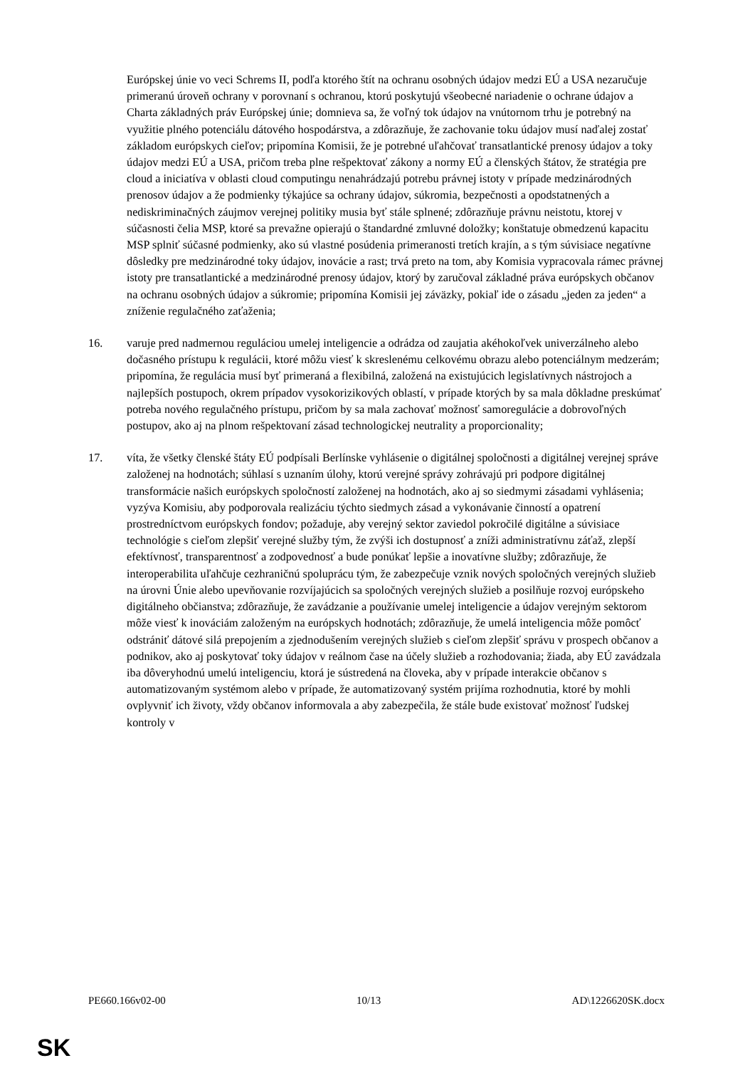Európskej únie vo veci Schrems II, podľa ktorého štít na ochranu osobných údajov medzi EÚ a USA nezaručuje primeranú úroveň ochrany v porovnaní s ochranou, ktorú poskytujú všeobecné nariadenie o ochrane údajov a Charta základných práv Európskej únie; domnieva sa, že voľný tok údajov na vnútornom trhu je potrebný na využitie plného potenciálu dátového hospodárstva, a zdôrazňuje, že zachovanie toku údajov musí naďalej zostať základom európskych cieľov; pripomína Komisii, že je potrebné uľahčovať transatlantické prenosy údajov a toky údajov medzi EÚ a USA, pričom treba plne rešpektovať zákony a normy EÚ a členských štátov, že stratégia pre cloud a iniciatíva v oblasti cloud computingu nenahrádzajú potrebu právnej istoty v prípade medzinárodných prenosov údajov a že podmienky týkajúce sa ochrany údajov, súkromia, bezpečnosti a opodstatnených a nediskriminačných záujmov verejnej politiky musia byť stále splnené; zdôrazňuje právnu neistotu, ktorej v súčasnosti čelia MSP, ktoré sa prevažne opierajú o štandardné zmluvné doložky; konštatuje obmedzenú kapacitu MSP splniť súčasné podmienky, ako sú vlastné posúdenia primeranosti tretích krajín, a s tým súvisiace negatívne dôsledky pre medzinárodné toky údajov, inovácie a rast; trvá preto na tom, aby Komisia vypracovala rámec právnej istoty pre transatlantické a medzinárodné prenosy údajov, ktorý by zaručoval základné práva európskych občanov na ochranu osobných údajov a súkromie; pripomína Komisii jej záväzky, pokiaľ ide o zásadu „jeden za jeden“ a zníženie regulačného zaťaženia;
16. varuje pred nadmernou reguláciou umelej inteligencie a odrádza od zaujatia akéhokoľvek univerzálneho alebo dočasného prístupu k regulácii, ktoré môžu viesť k skreslenému celkovému obrazu alebo potenciálnym medzerám; pripomína, že regulácia musí byť primeraná a flexibilná, založená na existujúcich legislatívnych nástrojoch a najlepších postupoch, okrem prípadov vysokorizikových oblastí, v prípade ktorých by sa mala dôkladne preskúmať potreba nového regulačného prístupu, pričom by sa mala zachovať možnosť samoregulácie a dobrovoľných postupov, ako aj na plnom rešpektovaní zásad technologickej neutrality a proporcionality;
17. víta, že všetky členské štáty EÚ podpísali Berlínske vyhlásenie o digitálnej spoločnosti a digitálnej verejnej správe založenej na hodnotách; súhlasí s uznaním úlohy, ktorú verejné správy zohrávajú pri podpore digitálnej transformácie našich európskych spoločností založenej na hodnotách, ako aj so siedmymi zásadami vyhlásenia; vyzýva Komisiu, aby podporovala realizáciu týchto siedmych zásad a vykonávanie činností a opatrení prostredníctvom európskych fondov; požaduje, aby verejný sektor zaviedol pokročilé digitálne a súvisiace technológie s cieľom zlepšiť verejné služby tým, že zvýši ich dostupnosť a zníži administratívnu záťaž, zlepší efektívnosť, transparentnosť a zodpovednosť a bude ponúkať lepšie a inovatívne služby; zdôrazňuje, že interoperabilita uľahčuje cezhraničnú spoluprácu tým, že zabezpečuje vznik nových spoločných verejných služieb na úrovni Únie alebo upevňovanie rozvíjajúcich sa spoločných verejných služieb a posilňuje rozvoj európskeho digitálneho občianstva; zdôrazňuje, že zavádzanie a používanie umelej inteligencie a údajov verejným sektorom môže viesť k inováciám založeným na európskych hodnotách; zdôrazňuje, že umelá inteligencia môže pomôcť odstrániť dátové silá prepojením a zjednodušením verejných služieb s cieľom zlepšiť správu v prospech občanov a podnikov, ako aj poskytovať toky údajov v reálnom čase na účely služieb a rozhodovania; žiada, aby EÚ zavádzala iba dôveryhodnú umelú inteligenciu, ktorá je sústredená na človeka, aby v prípade interakcie občanov s automatizovaným systémom alebo v prípade, že automatizovaný systém prijíma rozhodnutia, ktoré by mohli ovplyvniť ich životy, vždy občanov informovala a aby zabezpečila, že stále bude existovať možnosť ľudskej kontroly v
PE660.166v02-00 10/13 AD\1226620SK.docx
SK